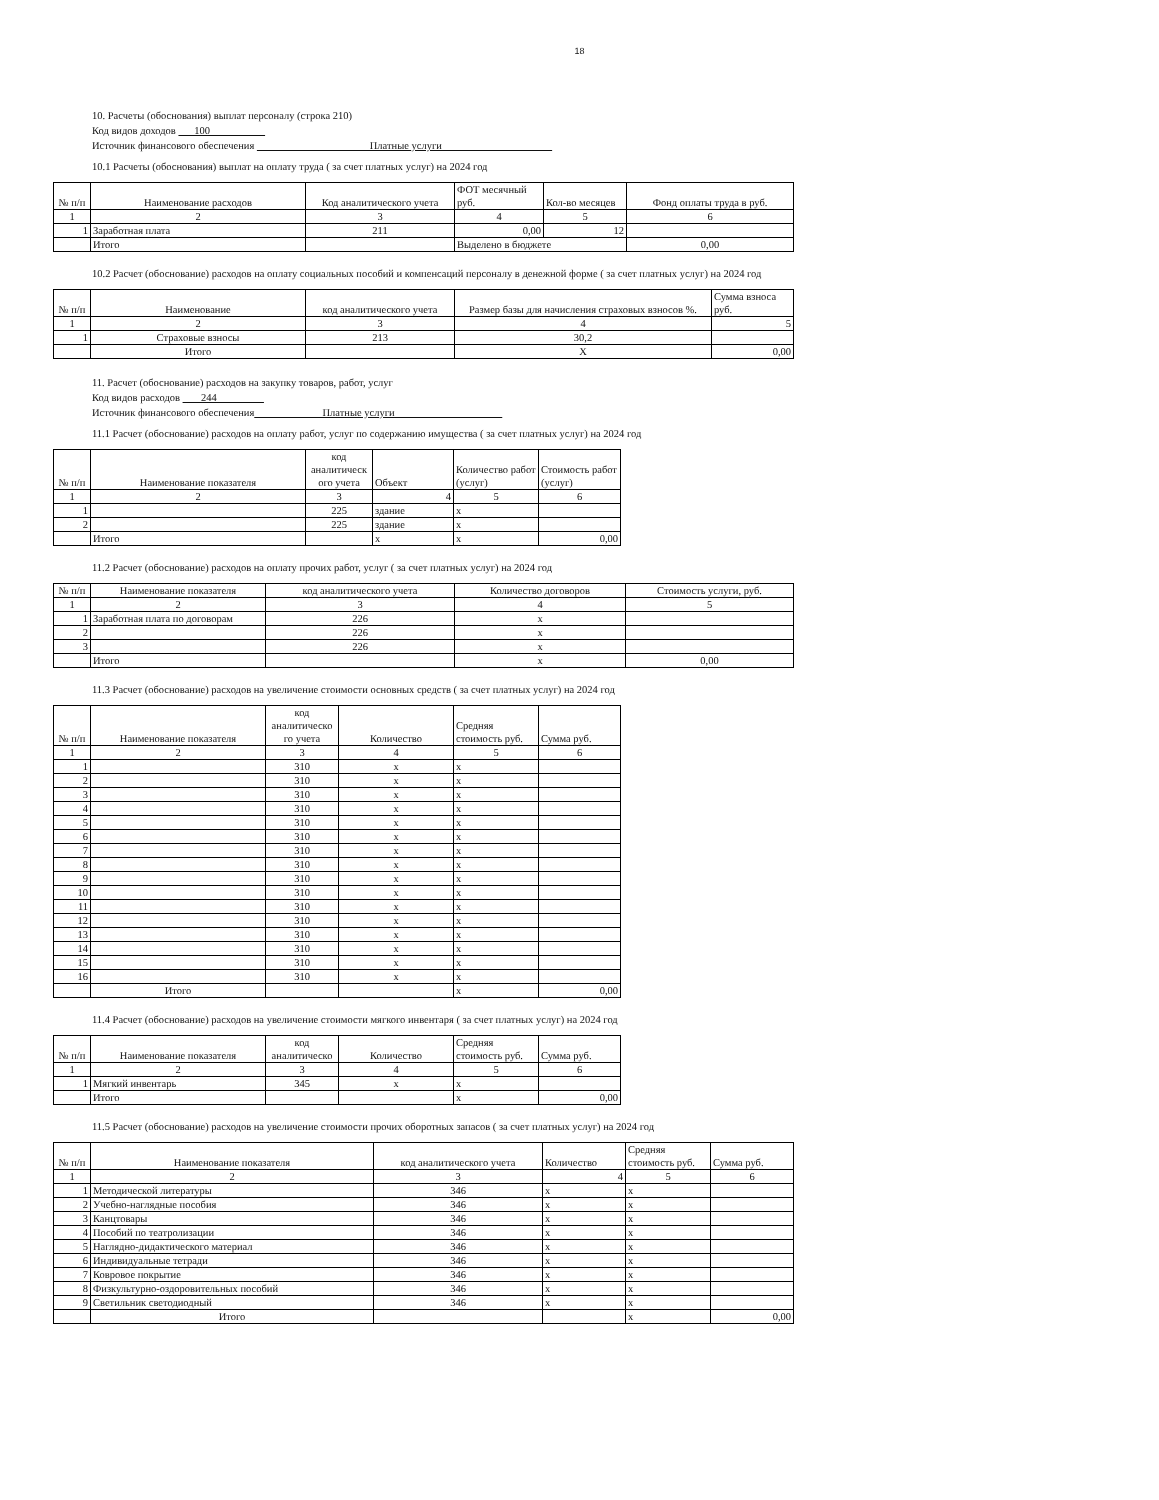18
10. Расчеты (обоснования) выплат персоналу (строка 210)
Код видов доходов 100
Источник финансового обеспечения Платные услуги
10.1 Расчеты (обоснования) выплат на оплату труда ( за счет платных услуг) на 2024 год
| № п/п | Наименование расходов | Код аналитического учета | ФОТ месячный руб. | Кол-во месяцев | Фонд оплаты труда в руб. |
| --- | --- | --- | --- | --- | --- |
| 1 | 2 | 3 | 4 | 5 | 6 |
| 1 | Заработная плата | 211 | 0,00 | 12 | |
| | Итого | | Выделено в бюджете | | 0,00 |
10.2 Расчет (обоснование) расходов на оплату социальных пособий и компенсаций персоналу в денежной форме ( за счет платных услуг) на 2024 год
| № п/п | Наименование | код аналитического учета | Размер базы для начисления страховых взносов %. | Сумма взноса руб. |
| --- | --- | --- | --- | --- |
| 1 | 2 | 3 | 4 | 5 |
| 1 | Страховые взносы | 213 | 30,2 | |
| | Итого | | Х | 0,00 |
11. Расчет (обоснование) расходов на закупку товаров, работ, услуг
Код видов расходов 244
Источник финансового обеспечения Платные услуги
11.1 Расчет (обоснование) расходов на оплату работ, услуг по содержанию имущества ( за счет платных услуг) на 2024 год
| № п/п | Наименование показателя | код аналитическ ого учета | Объект | Количество работ (услуг) | Стоимость работ (услуг) |
| --- | --- | --- | --- | --- | --- |
| 1 | 2 | 3 | 4 | 5 | 6 |
| 1 | | 225 | здание | x | |
| 2 | | 225 | здание | x | |
| | Итого | | x | x | 0,00 |
11.2 Расчет (обоснование) расходов на оплату прочих работ, услуг ( за счет платных услуг) на 2024 год
| № п/п | Наименование показателя | код аналитического учета | Количество договоров | Стоимость услуги, руб. |
| --- | --- | --- | --- | --- |
| 1 | 2 | 3 | 4 | 5 |
| 1 | Заработная плата по договорам | 226 | x | |
| 2 | | 226 | x | |
| 3 | | 226 | x | |
| | Итого | | x | 0,00 |
11.3 Расчет (обоснование) расходов на увеличение стоимости основных средств ( за счет платных услуг) на 2024 год
| № п/п | Наименование показателя | код аналитическо го учета | Количество | Средняя стоимость руб. | Сумма руб. |
| --- | --- | --- | --- | --- | --- |
| 1 | 2 | 3 | 4 | 5 | 6 |
| 1 | | 310 | x | x | |
| 2 | | 310 | x | x | |
| 3 | | 310 | x | x | |
| 4 | | 310 | x | x | |
| 5 | | 310 | x | x | |
| 6 | | 310 | x | x | |
| 7 | | 310 | x | x | |
| 8 | | 310 | x | x | |
| 9 | | 310 | x | x | |
| 10 | | 310 | x | x | |
| 11 | | 310 | x | x | |
| 12 | | 310 | x | x | |
| 13 | | 310 | x | x | |
| 14 | | 310 | x | x | |
| 15 | | 310 | x | x | |
| 16 | | 310 | x | x | |
| | Итого | | | x | 0,00 |
11.4 Расчет (обоснование) расходов на увеличение стоимости мягкого инвентаря ( за счет платных услуг) на 2024 год
| № п/п | Наименование показателя | код аналитическо | Количество | Средняя стоимость руб. | Сумма руб. |
| --- | --- | --- | --- | --- | --- |
| 1 | 2 | 3 | 4 | 5 | 6 |
| 1 | Мягкий инвентарь | 345 | x | x | |
| | Итого | | | x | 0,00 |
11.5 Расчет (обоснование) расходов на увеличение стоимости прочих оборотных запасов ( за счет платных услуг) на 2024 год
| № п/п | Наименование показателя | код аналитического учета | Количество | Средняя стоимость руб. | Сумма руб. |
| --- | --- | --- | --- | --- | --- |
| 1 | 2 | 3 | 4 | 5 | 6 |
| 1 | Методической литературы | 346 | x | x | |
| 2 | Учебно-наглядные пособия | 346 | x | x | |
| 3 | Канцтовары | 346 | x | x | |
| 4 | Пособий по театролизации | 346 | x | x | |
| 5 | Наглядно-дидактического материал | 346 | x | x | |
| 6 | Индивидуальные тетради | 346 | x | x | |
| 7 | Ковровое покрытие | 346 | x | x | |
| 8 | Физкультурно-оздоровительных пособий | 346 | x | x | |
| 9 | Светильник светодиодный | 346 | x | x | |
| | Итого | | | x | 0,00 |